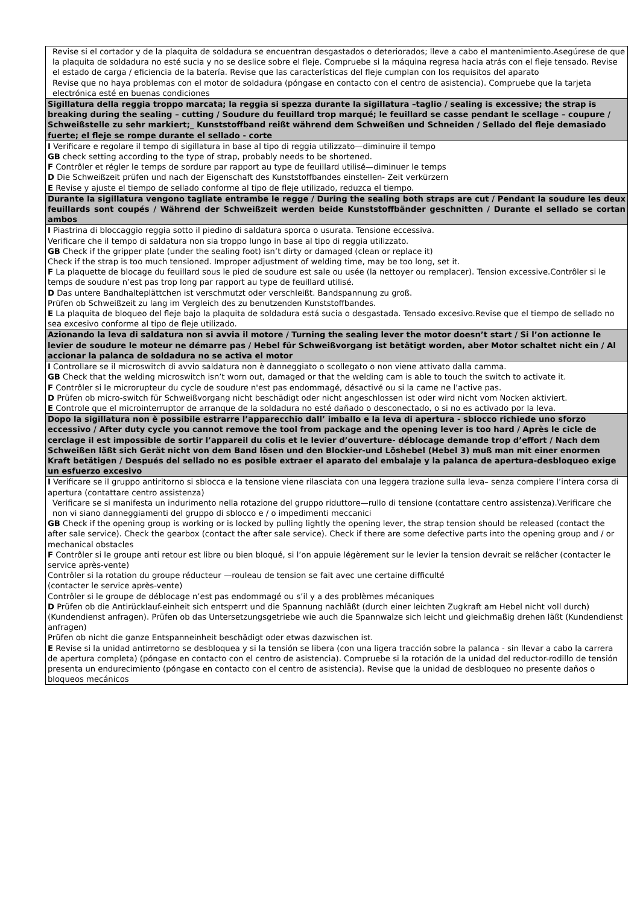| Revise si el cortador y de la plaquita de soldadura se encuentran desgastados o deteriorados; lleve a cabo el mantenimiento.Asegúrese de que la plaquita de soldadura no esté sucia y no se deslice sobre el fleje. Compruebe si la máquina regresa hacia atrás con el fleje tensado. Revise el estado de carga / eficiencia de la batería. Revise que las características del fleje cumplan con los requisitos del aparato Revise que no haya problemas con el motor de soldadura (póngase en contacto con el centro de asistencia). Compruebe que la tarjeta electrónica esté en buenas condiciones |
| Sigillatura della reggia troppo marcata; la reggia si spezza durante la sigillatura –taglio / sealing is excessive; the strap is breaking during the sealing – cutting / Soudure du feuillard trop marqué; le feuillard se casse pendant le scellage – coupure / Schweißstelle zu sehr markiert;_ Kunststoffband reißt während dem Schweißen und Schneiden / Sellado del fleje demasiado fuerte; el fleje se rompe durante el sellado - corte |
| I Verificare e regolare il tempo di sigillatura in base al tipo di reggia utilizzato—diminuire il tempo GB check setting according to the type of strap, probably needs to be shortened. F Contrôler et régler le temps de sordure par rapport au type de feuillard utilisé—diminuer le temps D Die Schweißzeit prüfen und nach der Eigenschaft des Kunststoffbandes einstellen- Zeit verkürzern E Revise y ajuste el tiempo de sellado conforme al tipo de fleje utilizado, reduzca el tiempo. |
| Durante la sigillatura vengono tagliate entrambe le regge / During the sealing both straps are cut / Pendant la soudure les deux feuillards sont coupés / Während der Schweißzeit werden beide Kunststoffbänder geschnitten / Durante el sellado se cortan ambos |
| I Piastrina di bloccaggio reggia sotto il piedino di saldatura sporca o usurata. Tensione eccessiva. Verificare che il tempo di saldatura non sia troppo lungo in base al tipo di reggia utilizzato. GB Check if the gripper plate (under the sealing foot) isn’t dirty or damaged (clean or replace it) Check if the strap is too much tensioned. Improper adjustment of welding time, may be too long, set it. F La plaquette de blocage du feuillard sous le pied de soudure est sale ou usée (la nettoyer ou remplacer). Tension excessive.Contrôler si le temps de soudure n’est pas trop long par rapport au type de feuillard utilisé. D Das untere Bandhalteplättchen ist verschmutzt oder verschleißt. Bandspannung zu groß. Prüfen ob Schweißzeit zu lang im Vergleich des zu benutzenden Kunststoffbandes. E La plaquita de bloqueo del fleje bajo la plaquita de soldadura está sucia o desgastada. Tensado excesivo.Revise que el tiempo de sellado no sea excesivo conforme al tipo de fleje utilizado. |
| Azionando la leva di saldatura non si avvia il motore / Turning the sealing lever the motor doesn’t start / Si l’on actionne le levier de soudure le moteur ne démarre pas / Hebel für Schweißvorgang ist betätigt worden, aber Motor schaltet nicht ein / Al accionar la palanca de soldadura no se activa el motor |
| I Controllare se il microswitch di avvio saldatura non è danneggiato o scollegato o non viene attivato dalla camma. GB Check that the welding microswitch isn’t worn out, damaged or that the welding cam is able to touch the switch to activate it. F Contrôler si le microrupteur du cycle de soudure n'est pas endommagé, désactivé ou si la came ne l’active pas. D Prüfen ob micro-switch für Schweißvorgang nicht beschädigt oder nicht angeschlossen ist oder wird nicht vom Nocken aktiviert. E Controle que el microinterruptor de arranque de la soldadura no esté dañado o desconectado, o si no es activado por la leva. |
| Dopo la sigillatura non è possibile estrarre l’apparecchio dall’ imballo e la leva di apertura - sblocco richiede uno sforzo eccessivo / After duty cycle you cannot remove the tool from package and the opening lever is too hard / Après le cicle de cerclage il est impossible de sortir l’appareil du colis et le levier d’ouverture- déblocage demande trop d’effort / Nach dem Schweißen läßt sich Gerät nicht von dem Band lösen und den Blockier-und Löshebel (Hebel 3) muß man mit einer enormen Kraft betätigen / Después del sellado no es posible extraer el aparato del embalaje y la palanca de apertura-desbloqueo exige un esfuerzo excesivo |
| I Verificare se il gruppo antiritorno si sblocca e la tensione viene rilasciata con una leggera trazione sulla leva– senza compiere l’intera corsa di apertura (contattare centro assistenza) Verificare se si manifesta un indurimento nella rotazione del gruppo riduttore—rullo di tensione (contattare centro assistenza).Verificare che non vi siano danneggiamenti del gruppo di sblocco e / o impedimenti meccanici GB Check if the opening group is working or is locked by pulling lightly the opening lever, the strap tension should be released (contact the after sale service). Check the gearbox (contact the after sale service). Check if there are some defective parts into the opening group and / or mechanical obstacles F Contrôler si le groupe anti retour est libre ou bien bloqué, si l’on appuie légèrement sur le levier la tension devrait se relâcher (contacter le service après-vente) Contrôler si la rotation du groupe réducteur —rouleau de tension se fait avec une certaine difficulté (contacter le service après-vente) Contrôler si le groupe de déblocage n’est pas endommagé ou s’il y a des problèmes mécaniques D Prüfen ob die Antirücklauf-einheit sich entsperrt und die Spannung nachläßt (durch einer leichten Zugkraft am Hebel nicht voll durch) (Kundendienst anfragen). Prüfen ob das Untersetzungsgetriebe wie auch die Spannwalze sich leicht und gleichmaßig drehen läßt (Kundendienst anfragen) Prüfen ob nicht die ganze Entspanneinheit beschädigt oder etwas dazwischen ist. E Revise si la unidad antirretorno se desbloquea y si la tensión se libera (con una ligera tracción sobre la palanca - sin llevar a cabo la carrera de apertura completa) (póngase en contacto con el centro de asistencia). Compruebe si la rotación de la unidad del reductor-rodillo de tensión presenta un endurecimiento (póngase en contacto con el centro de asistencia). Revise que la unidad de desbloqueo no presente daños o bloqueos mecánicos |